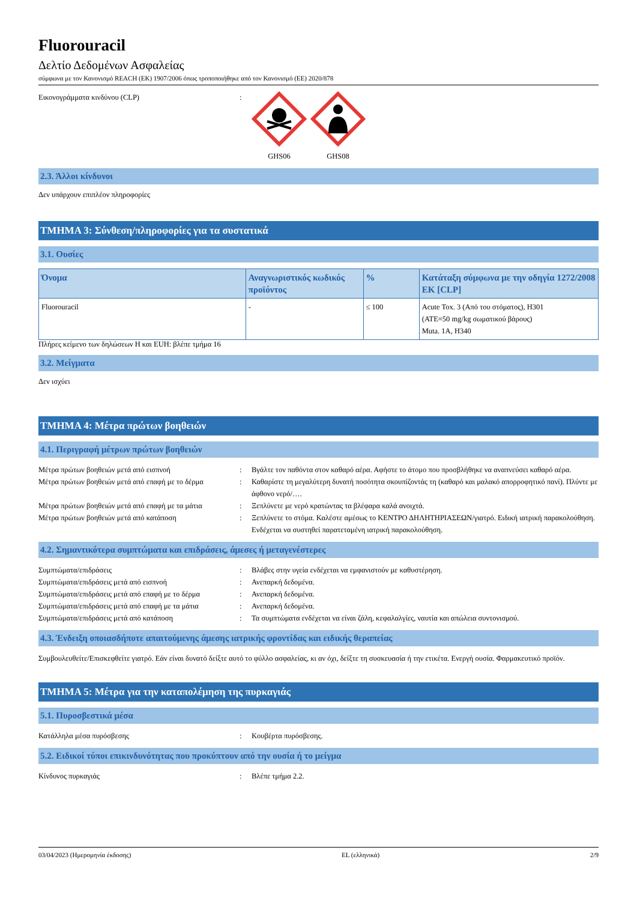Fluorouracil
Δελτίο Δεδομένων Ασφαλείας
σύμφωνα με τον Κανονισμό REACH (ΕΚ) 1907/2006 όπως τροποποιήθηκε από τον Κανονισμό (ΕΕ) 2020/878
Εικονογράμματα κινδύνου (CLP) : GHS06 GHS08
2.3. Άλλοι κίνδυνοι
Δεν υπάρχουν επιπλέον πληροφορίες
ΤΜΗΜΑ 3: Σύνθεση/πληροφορίες για τα συστατικά
3.1. Ουσίες
| Όνομα | Αναγνωριστικός κωδικός προϊόντος | % | Κατάταξη σύμφωνα με την οδηγία 1272/2008 ΕΚ [CLP] |
| --- | --- | --- | --- |
| Fluorouracil | - | ≤ 100 | Acute Tox. 3 (Από του στόματος), H301 (ATE=50 mg/kg σωματικού βάρους) Muta. 1A, H340 |
Πλήρες κείμενο των δηλώσεων H και EUH: βλέπε τμήμα 16
3.2. Μείγματα
Δεν ισχύει
ΤΜΗΜΑ 4: Μέτρα πρώτων βοηθειών
4.1. Περιγραφή μέτρων πρώτων βοηθειών
Μέτρα πρώτων βοηθειών μετά από εισπνοή : Βγάλτε τον παθόντα στον καθαρό αέρα. Αφήστε το άτομο που προσβλήθηκε να αναπνεύσει καθαρό αέρα.
Μέτρα πρώτων βοηθειών μετά από επαφή με το δέρμα
: Καθαρίστε τη μεγαλύτερη δυνατή ποσότητα σκουπίζοντάς τη (καθαρό και μαλακό απορροφητικό πανί). Πλύντε με άφθονο νερό/….
Μέτρα πρώτων βοηθειών μετά από επαφή με τα μάτια
: Ξεπλύνετε με νερό κρατώντας τα βλέφαρα καλά ανοιχτά.
Μέτρα πρώτων βοηθειών μετά από κατάποση : Ξεπλύνετε το στόμα. Καλέστε αμέσως το ΚΕΝΤΡΟ ΔΗΛΗΤΗΡΙΑΣΕΩΝ/γιατρό. Ειδική ιατρική παρακολούθηση. Ενδέχεται να συστηθεί παρατεταμένη ιατρική παρακολούθηση.
4.2. Σημαντικότερα συμπτώματα και επιδράσεις, άμεσες ή μεταγενέστερες
Συμπτώματα/επιδράσεις : Βλάβες στην υγεία ενδέχεται να εμφανιστούν με καθυστέρηση.
Συμπτώματα/επιδράσεις μετά από εισπνοή : Ανεπαρκή δεδομένα.
Συμπτώματα/επιδράσεις μετά από επαφή με το δέρμα
: Ανεπαρκή δεδομένα.
Συμπτώματα/επιδράσεις μετά από επαφή με τα μάτια
: Ανεπαρκή δεδομένα.
Συμπτώματα/επιδράσεις μετά από κατάποση : Τα συμπτώματα ενδέχεται να είναι ζάλη, κεφαλαλγίες, ναυτία και απώλεια συντονισμού.
4.3. Ένδειξη οποιασδήποτε απαιτούμενης άμεσης ιατρικής φροντίδας και ειδικής θεραπείας
Συμβουλευθείτε/Επισκεφθείτε γιατρό. Εάν είναι δυνατό δείξτε αυτό το φύλλο ασφαλείας, κι αν όχι, δείξτε τη συσκευασία ή την ετικέτα. Ενεργή ουσία. Φαρμακευτικό προϊόν.
ΤΜΗΜΑ 5: Μέτρα για την καταπολέμηση της πυρκαγιάς
5.1. Πυροσβεστικά μέσα
Κατάλληλα μέσα πυρόσβεσης : Κουβέρτα πυρόσβεσης.
5.2. Ειδικοί τύποι επικινδυνότητας που προκύπτουν από την ουσία ή το μείγμα
Κίνδυνος πυρκαγιάς : Βλέπε τμήμα 2.2.
03/04/2023 (Ημερομηνία έκδοσης) EL (ελληνικά) 2/9